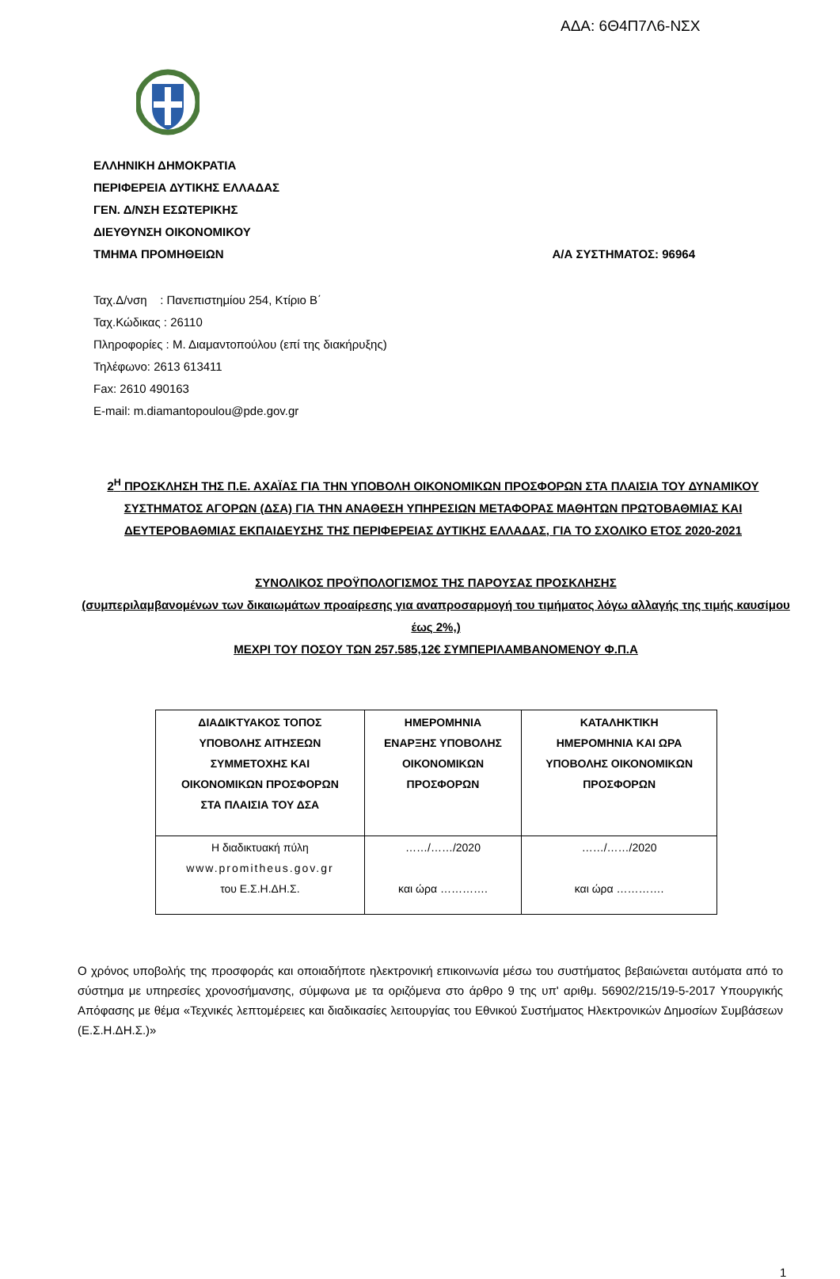ΑΔΑ: 6Θ4Π7Λ6-ΝΣΧ
ΕΛΛΗΝΙΚΗ ΔΗΜΟΚΡΑΤΙΑ
ΠΕΡΙΦΕΡΕΙΑ ΔΥΤΙΚΗΣ ΕΛΛΑΔΑΣ
ΓΕΝ. Δ/ΝΣΗ ΕΣΩΤΕΡΙΚΗΣ
ΔΙΕΥΘΥΝΣΗ ΟΙΚΟΝΟΜΙΚΟΥ
ΤΜΗΜΑ ΠΡΟΜΗΘΕΙΩΝ Α/Α ΣΥΣΤΗΜΑΤΟΣ: 96964
Ταχ.Δ/νση : Πανεπιστημίου 254, Κτίριο Β΄
Ταχ.Κώδικας : 26110
Πληροφορίες : Μ. Διαμαντοπούλου (επί της διακήρυξης)
Τηλέφωνο: 2613 613411
Fax: 2610 490163
E-mail: m.diamantopoulou@pde.gov.gr
2<sup>Η</sup> ΠΡΟΣΚΛΗΣΗ ΤΗΣ Π.Ε. ΑΧΑΪΑΣ ΓΙΑ ΤΗΝ ΥΠΟΒΟΛΗ ΟΙΚΟΝΟΜΙΚΩΝ ΠΡΟΣΦΟΡΩΝ ΣΤΑ ΠΛΑΙΣΙΑ ΤΟΥ ΔΥΝΑΜΙΚΟΥ ΣΥΣΤΗΜΑΤΟΣ ΑΓΟΡΩΝ (ΔΣΑ) ΓΙΑ ΤΗΝ ΑΝΑΘΕΣΗ ΥΠΗΡΕΣΙΩΝ ΜΕΤΑΦΟΡΑΣ ΜΑΘΗΤΩΝ ΠΡΩΤΟΒΑΘΜΙΑΣ ΚΑΙ ΔΕΥΤΕΡΟΒΑΘΜΙΑΣ ΕΚΠΑΙΔΕΥΣΗΣ ΤΗΣ ΠΕΡΙΦΕΡΕΙΑΣ ΔΥΤΙΚΗΣ ΕΛΛΑΔΑΣ, ΓΙΑ ΤΟ ΣΧΟΛΙΚΟ ΕΤΟΣ 2020-2021
ΣΥΝΟΛΙΚΟΣ ΠΡΟΫΠΟΛΟΓΙΣΜΟΣ ΤΗΣ ΠΑΡΟΥΣΑΣ ΠΡΟΣΚΛΗΣΗΣ
(συμπεριλαμβανομένων των δικαιωμάτων προαίρεσης για αναπροσαρμογή του τιμήματος λόγω αλλαγής της τιμής καυσίμου έως 2%,)
ΜΕΧΡΙ ΤΟΥ ΠΟΣΟΥ ΤΩΝ 257.585,12€ ΣΥΜΠΕΡΙΛΑΜΒΑΝΟΜΕΝΟΥ Φ.Π.Α
| ΔΙΑΔΙΚΤΥΑΚΟΣ ΤΟΠΟΣ ΥΠΟΒΟΛΗΣ ΑΙΤΗΣΕΩΝ ΣΥΜΜΕΤΟΧΗΣ ΚΑΙ ΟΙΚΟΝΟΜΙΚΩΝ ΠΡΟΣΦΟΡΩΝ ΣΤΑ ΠΛΑΙΣΙΑ ΤΟΥ ΔΣΑ | ΗΜΕΡΟΜΗΝΙΑ ΕΝΑΡΞΗΣ ΥΠΟΒΟΛΗΣ ΟΙΚΟΝΟΜΙΚΩΝ ΠΡΟΣΦΟΡΩΝ | ΚΑΤΑΛΗΚΤΙΚΗ ΗΜΕΡΟΜΗΝΙΑ ΚΑΙ ΩΡΑ ΥΠΟΒΟΛΗΣ ΟΙΚΟΝΟΜΙΚΩΝ ΠΡΟΣΦΟΡΩΝ |
| --- | --- | --- |
| Η διαδικτυακή πύλη www.promitheus.gov.gr του Ε.Σ.Η.ΔΗ.Σ. | ……/……/2020 και ώρα …………. | ……/……/2020 και ώρα …………. |
Ο χρόνος υποβολής της προσφοράς και οποιαδήποτε ηλεκτρονική επικοινωνία μέσω του συστήματος βεβαιώνεται αυτόματα από το σύστημα με υπηρεσίες χρονοσήμανσης, σύμφωνα με τα οριζόμενα στο άρθρο 9 της υπ' αριθμ. 56902/215/19-5-2017 Υπουργικής Απόφασης με θέμα «Τεχνικές λεπτομέρειες και διαδικασίες λειτουργίας του Εθνικού Συστήματος Ηλεκτρονικών Δημοσίων Συμβάσεων (Ε.Σ.Η.ΔΗ.Σ.)»
1